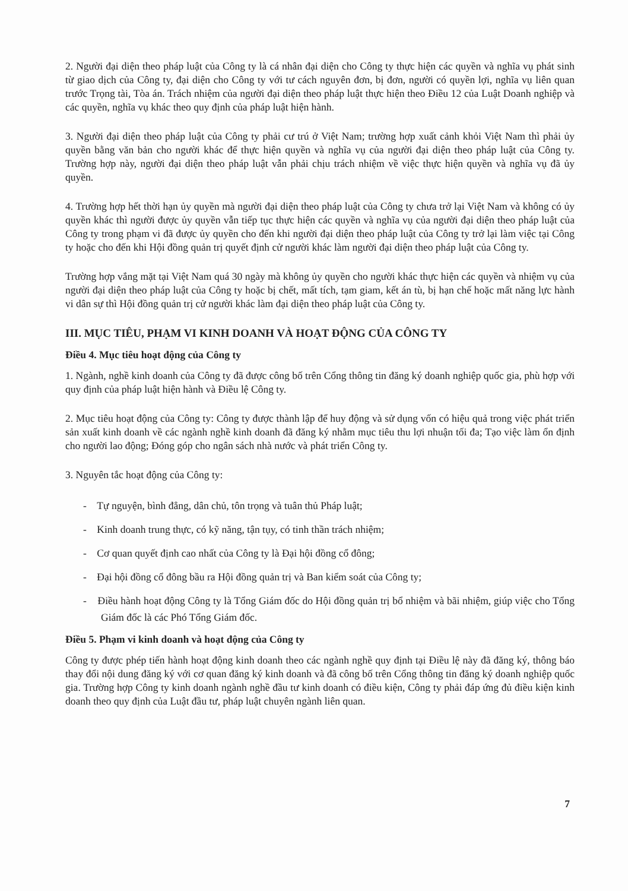2. Người đại diện theo pháp luật của Công ty là cá nhân đại diện cho Công ty thực hiện các quyền và nghĩa vụ phát sinh từ giao dịch của Công ty, đại diện cho Công ty với tư cách nguyên đơn, bị đơn, người có quyền lợi, nghĩa vụ liên quan trước Trọng tài, Tòa án. Trách nhiệm của người đại diện theo pháp luật thực hiện theo Điều 12 của Luật Doanh nghiệp và các quyền, nghĩa vụ khác theo quy định của pháp luật hiện hành.
3. Người đại diện theo pháp luật của Công ty phải cư trú ở Việt Nam; trường hợp xuất cảnh khỏi Việt Nam thì phải ủy quyền bằng văn bản cho người khác để thực hiện quyền và nghĩa vụ của người đại diện theo pháp luật của Công ty. Trường hợp này, người đại diện theo pháp luật vẫn phải chịu trách nhiệm về việc thực hiện quyền và nghĩa vụ đã ủy quyền.
4. Trường hợp hết thời hạn ủy quyền mà người đại diện theo pháp luật của Công ty chưa trở lại Việt Nam và không có ủy quyền khác thì người được ủy quyền vẫn tiếp tục thực hiện các quyền và nghĩa vụ của người đại diện theo pháp luật của Công ty trong phạm vi đã được ủy quyền cho đến khi người đại diện theo pháp luật của Công ty trở lại làm việc tại Công ty hoặc cho đến khi Hội đồng quản trị quyết định cử người khác làm người đại diện theo pháp luật của Công ty.
Trường hợp vắng mặt tại Việt Nam quá 30 ngày mà không ủy quyền cho người khác thực hiện các quyền và nhiệm vụ của người đại diện theo pháp luật của Công ty hoặc bị chết, mất tích, tạm giam, kết án tù, bị hạn chế hoặc mất năng lực hành vi dân sự thì Hội đồng quản trị cử người khác làm đại diện theo pháp luật của Công ty.
III. MỤC TIÊU, PHẠM VI KINH DOANH VÀ HOẠT ĐỘNG CỦA CÔNG TY
Điều 4. Mục tiêu hoạt động của Công ty
1. Ngành, nghề kinh doanh của Công ty đã được công bố trên Cổng thông tin đăng ký doanh nghiệp quốc gia, phù hợp với quy định của pháp luật hiện hành và Điều lệ Công ty.
2. Mục tiêu hoạt động của Công ty: Công ty được thành lập để huy động và sử dụng vốn có hiệu quả trong việc phát triển sản xuất kinh doanh về các ngành nghề kinh doanh đã đăng ký nhằm mục tiêu thu lợi nhuận tối đa; Tạo việc làm ổn định cho người lao động; Đóng góp cho ngân sách nhà nước và phát triển Công ty.
3. Nguyên tắc hoạt động của Công ty:
- Tự nguyện, bình đẳng, dân chủ, tôn trọng và tuân thủ Pháp luật;
- Kinh doanh trung thực, có kỹ năng, tận tụy, có tinh thần trách nhiệm;
- Cơ quan quyết định cao nhất của Công ty là Đại hội đồng cổ đông;
- Đại hội đồng cổ đông bầu ra Hội đồng quản trị và Ban kiểm soát của Công ty;
- Điều hành hoạt động Công ty là Tổng Giám đốc do Hội đồng quản trị bổ nhiệm và bãi nhiệm, giúp việc cho Tổng Giám đốc là các Phó Tổng Giám đốc.
Điều 5. Phạm vi kinh doanh và hoạt động của Công ty
Công ty được phép tiến hành hoạt động kinh doanh theo các ngành nghề quy định tại Điều lệ này đã đăng ký, thông báo thay đổi nội dung đăng ký với cơ quan đăng ký kinh doanh và đã công bố trên Cổng thông tin đăng ký doanh nghiệp quốc gia. Trường hợp Công ty kinh doanh ngành nghề đầu tư kinh doanh có điều kiện, Công ty phải đáp ứng đủ điều kiện kinh doanh theo quy định của Luật đầu tư, pháp luật chuyên ngành liên quan.
7